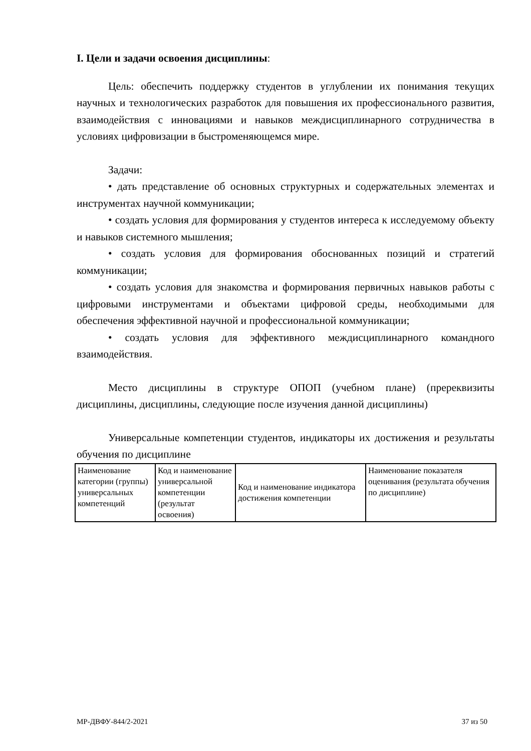I. Цели и задачи освоения дисциплины:
Цель: обеспечить поддержку студентов в углублении их понимания текущих научных и технологических разработок для повышения их профессионального развития, взаимодействия с инновациями и навыков междисциплинарного сотрудничества в условиях цифровизации в быстроменяющемся мире.
Задачи:
• дать представление об основных структурных и содержательных элементах и инструментах научной коммуникации;
• создать условия для формирования у студентов интереса к исследуемому объекту и навыков системного мышления;
• создать условия для формирования обоснованных позиций и стратегий коммуникации;
• создать условия для знакомства и формирования первичных навыков работы с цифровыми инструментами и объектами цифровой среды, необходимыми для обеспечения эффективной научной и профессиональной коммуникации;
• создать условия для эффективного междисциплинарного командного взаимодействия.
Место дисциплины в структуре ОПОП (учебном плане) (пререквизиты дисциплины, дисциплины, следующие после изучения данной дисциплины)
Универсальные компетенции студентов, индикаторы их достижения и результаты обучения по дисциплине
| Наименование категории (группы) универсальных компетенций | Код и наименование универсальной компетенции (результат освоения) | Код и наименование индикатора достижения компетенции | Наименование показателя оценивания (результата обучения по дисциплине) |
МР-ДВФУ-844/2-2021 37 из 50